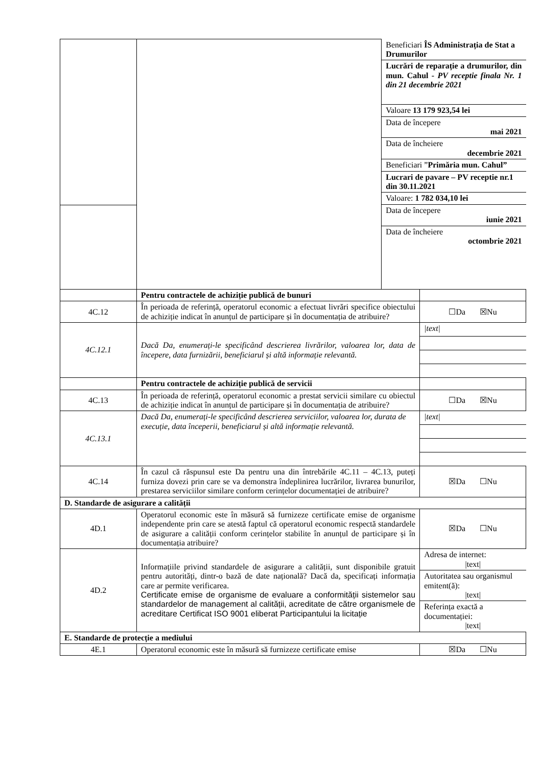| | | / Beneficiari ÎS Administrația de Stat a Drumurilor / / Lucrări de reparație a drumurilor, din mun. Cahul - PV receptie finala Nr. 1 din 21 decembrie 2021 / / Valoare 13 179 923,54 lei / / Data de începere mai 2021 / / Data de încheiere decembrie 2021 / / Beneficiari ” Primăria mun. Cahul” / / Lucrari de pavare – PV receptie nr.1 din 30.11.2021 / / Valoare: 1 782 034,10 lei / / Data de începere iunie 2021 / / Data de încheiere octombrie 2021 / | |
| | Pentru contractele de achiziție publică de bunuri | | |
| 4C.12 | În perioada de referință, operatorul economic a efectuat livrări specifice obiectului de achiziție indicat în anunțul de participare și în documentația de atribuire? | | ☐Da ☒Nu |
| 4C.12.1 | Dacă Da, enumerați-le specificând descrierea livrărilor, valoarea lor, data de începere, data furnizării, beneficiarul și altă informație relevantă. | | / /text/ / |
| | Pentru contractele de achiziție publică de servicii | | |
| 4C.13 | În perioada de referință, operatorul economic a prestat servicii similare cu obiectul de achiziție indicat în anunțul de participare și în documentația de atribuire? | | ☐Da ☒Nu |
| 4C.13.1 | Dacă Da, enumerați-le specificând descrierea serviciilor, valoarea lor, durata de execuție, data începerii, beneficiarul și altă informație relevantă. | | / /text/ / |
| 4C.14 | În cazul că răspunsul este Da pentru una din întrebările 4C.11 – 4C.13, puteți furniza dovezi prin care se va demonstra îndeplinirea lucrărilor, livrarea bunurilor, prestarea serviciilor similare conform cerințelor documentației de atribuire? | | ☒Da ☐Nu |
| D. Standarde de asigurare a calității | | | |
| 4D.1 | Operatorul economic este în măsură să furnizeze certificate emise de organisme independente prin care se atestă faptul că operatorul economic respectă standardele de asigurare a calității conform cerințelor stabilite în anunțul de participare și în documentația atribuire? | | ☒Da ☐Nu |
| 4D.2 | Informațiile privind standardele de asigurare a calității, sunt disponibile gratuit pentru autorități, dintr-o bază de date națională? Dacă da, specificați informația care ar permite verificarea. Certificate emise de organisme de evaluare a conformității sistemelor sau standardelor de management al calității, acreditate de către organismele de acreditare Certificat ISO 9001 eliberat Participantului la licitație | | / Adresa de internet: /text/ / / Autoritatea sau organismul emitent(ă): /text/ / / Referința exactă a documentației: /text/ / |
| E. Standarde de protecție a mediului | | | |
| 4E.1 | Operatorul economic este în măsură să furnizeze certificate emise | | ☒Da ☐Nu |